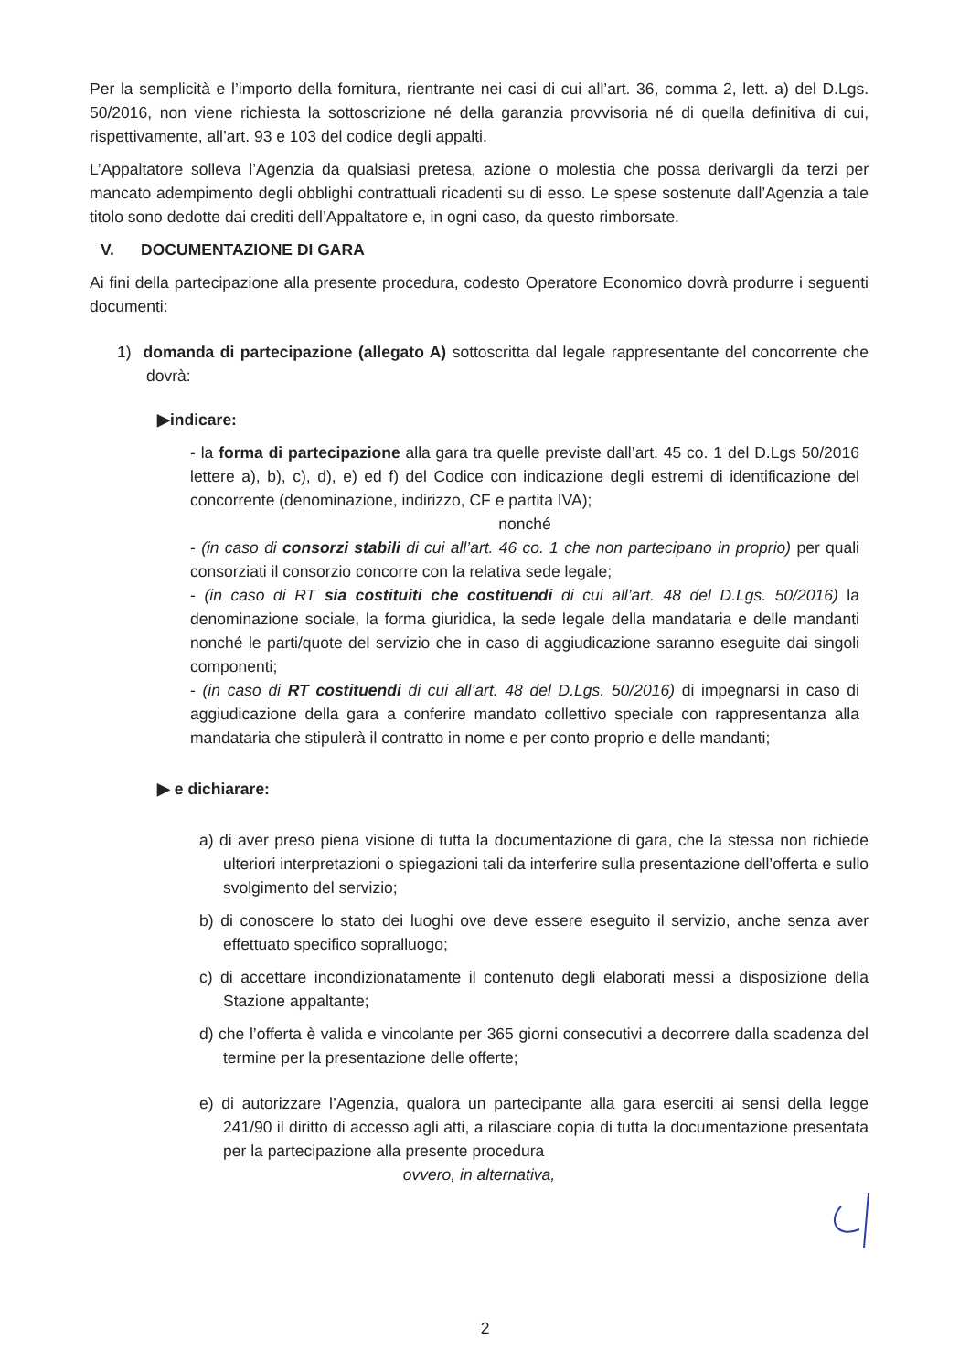Per la semplicità e l’importo della fornitura, rientrante nei casi di cui all’art. 36, comma 2, lett. a) del D.Lgs. 50/2016, non viene richiesta la sottoscrizione né della garanzia provvisoria né di quella definitiva di cui, rispettivamente, all’art. 93 e 103 del codice degli appalti.
L’Appaltatore solleva l’Agenzia da qualsiasi pretesa, azione o molestia che possa derivargli da terzi per mancato adempimento degli obblighi contrattuali ricadenti su di esso. Le spese sostenute dall’Agenzia a tale titolo sono dedotte dai crediti dell’Appaltatore e, in ogni caso, da questo rimborsate.
V. DOCUMENTAZIONE DI GARA
Ai fini della partecipazione alla presente procedura, codesto Operatore Economico dovrà produrre i seguenti documenti:
1) domanda di partecipazione (allegato A) sottoscritta dal legale rappresentante del concorrente che dovrà:
▶indicare:
- la forma di partecipazione alla gara tra quelle previste dall’art. 45 co. 1 del D.Lgs 50/2016 lettere a), b), c), d), e) ed f) del Codice con indicazione degli estremi di identificazione del concorrente (denominazione, indirizzo, CF e partita IVA);
nonché
- (in caso di consorzi stabili di cui all’art. 46 co. 1 che non partecipano in proprio) per quali consorziati il consorzio concorre con la relativa sede legale;
- (in caso di RT sia costituiti che costituendi di cui all’art. 48 del D.Lgs. 50/2016) la denominazione sociale, la forma giuridica, la sede legale della mandataria e delle mandanti nonché le parti/quote del servizio che in caso di aggiudicazione saranno eseguite dai singoli componenti;
- (in caso di RT costituendi di cui all’art. 48 del D.Lgs. 50/2016) di impegnarsi in caso di aggiudicazione della gara a conferire mandato collettivo speciale con rappresentanza alla mandataria che stipulerà il contratto in nome e per conto proprio e delle mandanti;
▶ e dichiarare:
a) di aver preso piena visione di tutta la documentazione di gara, che la stessa non richiede ulteriori interpretazioni o spiegazioni tali da interferire sulla presentazione dell’offerta e sullo svolgimento del servizio;
b) di conoscere lo stato dei luoghi ove deve essere eseguito il servizio, anche senza aver effettuato specifico sopralluogo;
c) di accettare incondizionatamente il contenuto degli elaborati messi a disposizione della Stazione appaltante;
d) che l’offerta è valida e vincolante per 365 giorni consecutivi a decorrere dalla scadenza del termine per la presentazione delle offerte;
e) di autorizzare l’Agenzia, qualora un partecipante alla gara eserciti ai sensi della legge 241/90 il diritto di accesso agli atti, a rilasciare copia di tutta la documentazione presentata per la partecipazione alla presente procedura
ovvero, in alternativa,
2